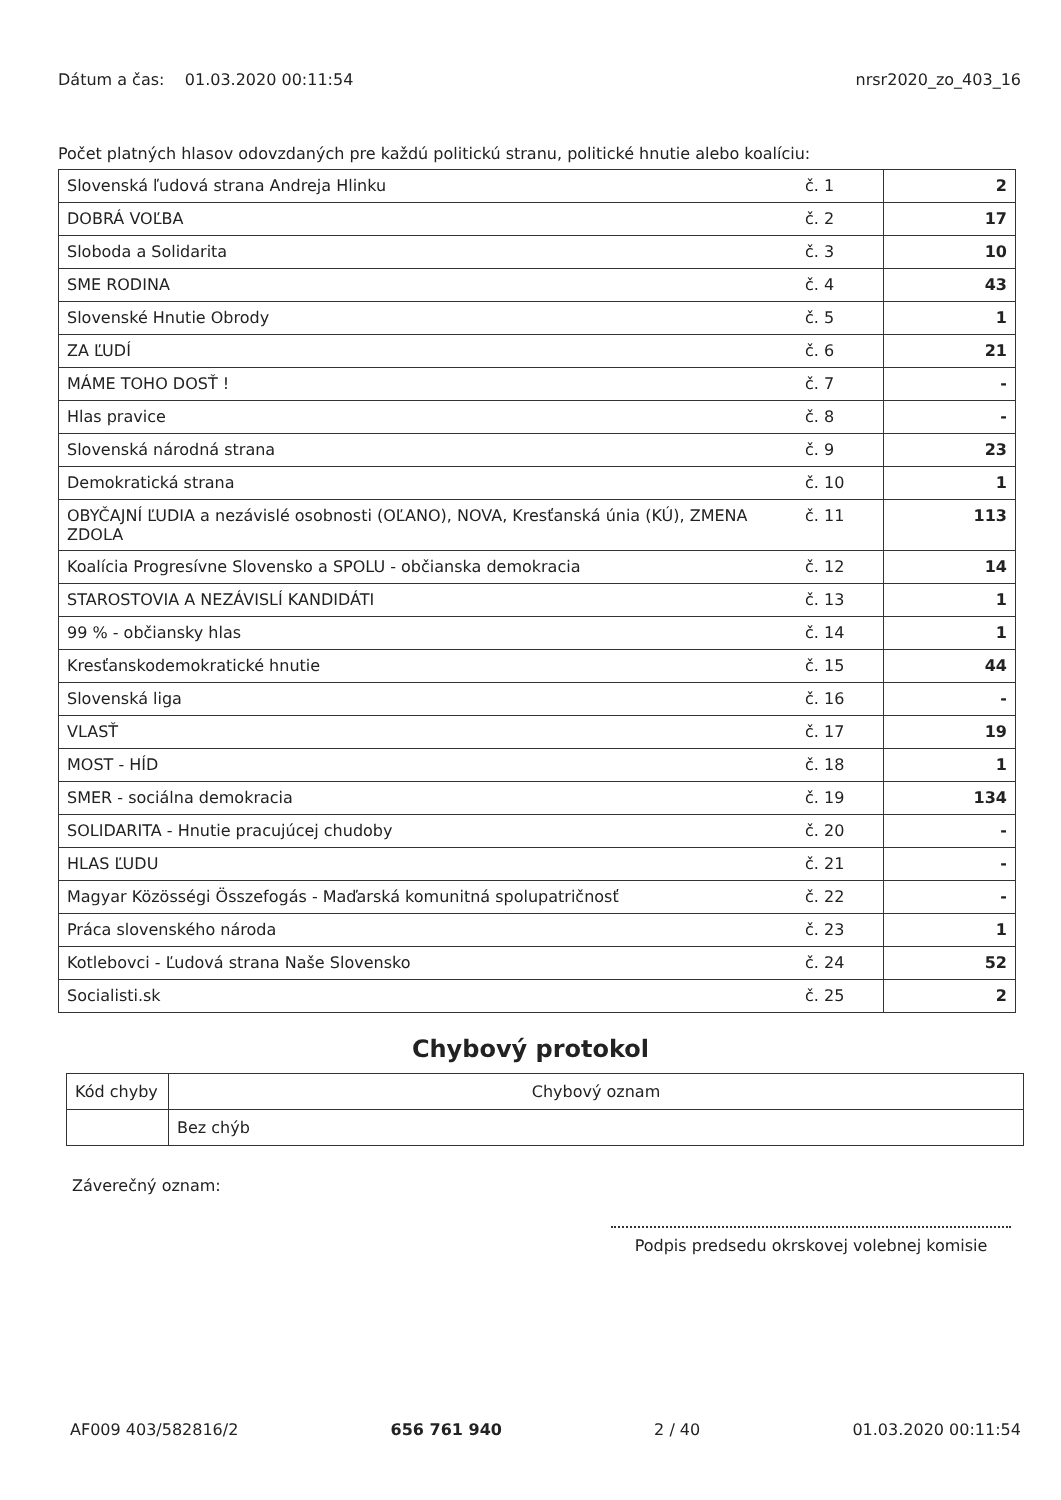Dátum a čas: 01.03.2020 00:11:54
nrsr2020_zo_403_16
Počet platných hlasov odovzdaných pre každú politickú stranu, politické hnutie alebo koalíciu:
| Slovenská ľudová strana Andreja Hlinku | č. 1 | 2 |
| DOBRÁ VOĽBA | č. 2 | 17 |
| Sloboda a Solidarita | č. 3 | 10 |
| SME RODINA | č. 4 | 43 |
| Slovenské Hnutie Obrody | č. 5 | 1 |
| ZA ĽUDÍ | č. 6 | 21 |
| MÁME TOHO DOSŤ ! | č. 7 | - |
| Hlas pravice | č. 8 | - |
| Slovenská národná strana | č. 9 | 23 |
| Demokratická strana | č. 10 | 1 |
| OBYČAJNÍ ĽUDIA a nezávislé osobnosti (OĽANO), NOVA, Kresťanská únia (KÚ), ZMENA ZDOLA | č. 11 | 113 |
| Koalícia Progresívne Slovensko a SPOLU - občianska demokracia | č. 12 | 14 |
| STAROSTOVIA A NEZÁVISLÍ KANDIDÁTI | č. 13 | 1 |
| 99 % - občiansky hlas | č. 14 | 1 |
| Kresťanskodemokratické hnutie | č. 15 | 44 |
| Slovenská liga | č. 16 | - |
| VLASŤ | č. 17 | 19 |
| MOST - HÍD | č. 18 | 1 |
| SMER - sociálna demokracia | č. 19 | 134 |
| SOLIDARITA - Hnutie pracujúcej chudoby | č. 20 | - |
| HLAS ĽUDU | č. 21 | - |
| Magyar Közösségi Összefogás - Maďarská komunitná spolupatričnosť | č. 22 | - |
| Práca slovenského národa | č. 23 | 1 |
| Kotlebovci - Ľudová strana Naše Slovensko | č. 24 | 52 |
| Socialisti.sk | č. 25 | 2 |
Chybový protokol
| Kód chyby | Chybový oznam |
| --- | --- |
| | Bez chýb |
Záverečný oznam:
Podpis predsedu okrskovej volebnej komisie
AF009 403/582816/2 656 761 940 2 / 40 01.03.2020 00:11:54